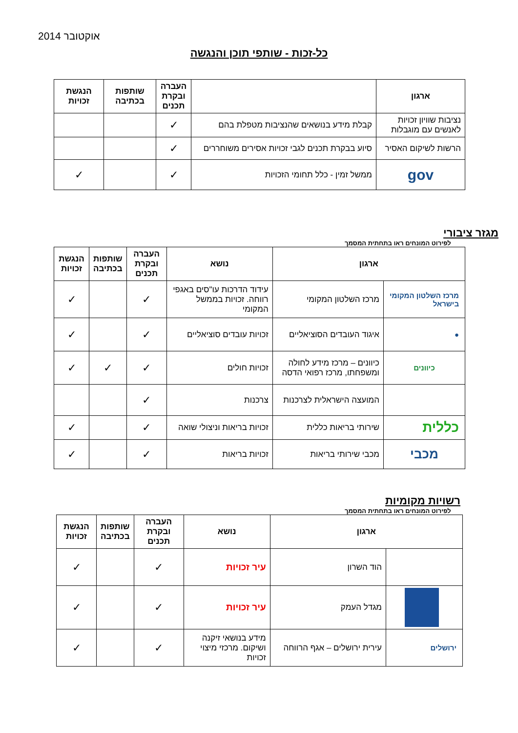אוקטובר 2014
כל-זכות - שותפי תוכן והנגשה
| ארגון | | העברה ובקרת תכנים | שותפות בכתיבה | הנגשת זכויות |
| --- | --- | --- | --- | --- |
| נציבות שוויון זכויות לאנשים עם מוגבלות | קבלת מידע בנושאים שהנציבות מטפלת בהם | ✓ | | |
| הרשות לשיקום האסיר | סיוע בבקרת תכנים לגבי זכויות אסירים משוחררים | ✓ | | |
| gov | ממשל זמין - כלל תחומי הזכויות | ✓ | | ✓ |
מגזר ציבורי
לפירוט המונחים ראו בתחתית המסמך
| ארגון | | נושא | העברה ובקרת תכנים | שותפות בכתיבה | הנגשת זכויות |
| --- | --- | --- | --- | --- | --- |
| מרכז השלטון המקומי בישראל | מרכז השלטון המקומי | עידוד הדרכות עו"סים באגפי רווחה. זכויות בממשל המקומי | ✓ | | ✓ |
| ● | איגוד העובדים הסוציאליים | זכויות עובדים סוציאליים | ✓ | | ✓ |
| כיוונים | כיוונים – מרכז מידע לחולה ומשפחתו, מרכז רפואי הדסה | זכויות חולים | ✓ | ✓ | ✓ |
| | המועצה הישראלית לצרכנות | צרכנות | ✓ | | |
| כללית | שירותי בריאות כללית | זכויות בריאות וניצולי שואה | ✓ | | ✓ |
| מכבי | מכבי שירותי בריאות | זכויות בריאות | ✓ | | ✓ |
רשויות מקומיות
לפירוט המונחים ראו בתחתית המסמך
| ארגון | | נושא | העברה ובקרת תכנים | שותפות בכתיבה | הנגשת זכויות |
| --- | --- | --- | --- | --- | --- |
| | הוד השרון | עיר זכויות | ✓ | | ✓ |
| | מגדל העמק | עיר זכויות | ✓ | | ✓ |
| ירושלים | עירית ירושלים – אגף הרווחה | מידע בנושאי זיקנה ושיקום. מרכזי מיצוי זכויות | ✓ | | ✓ |